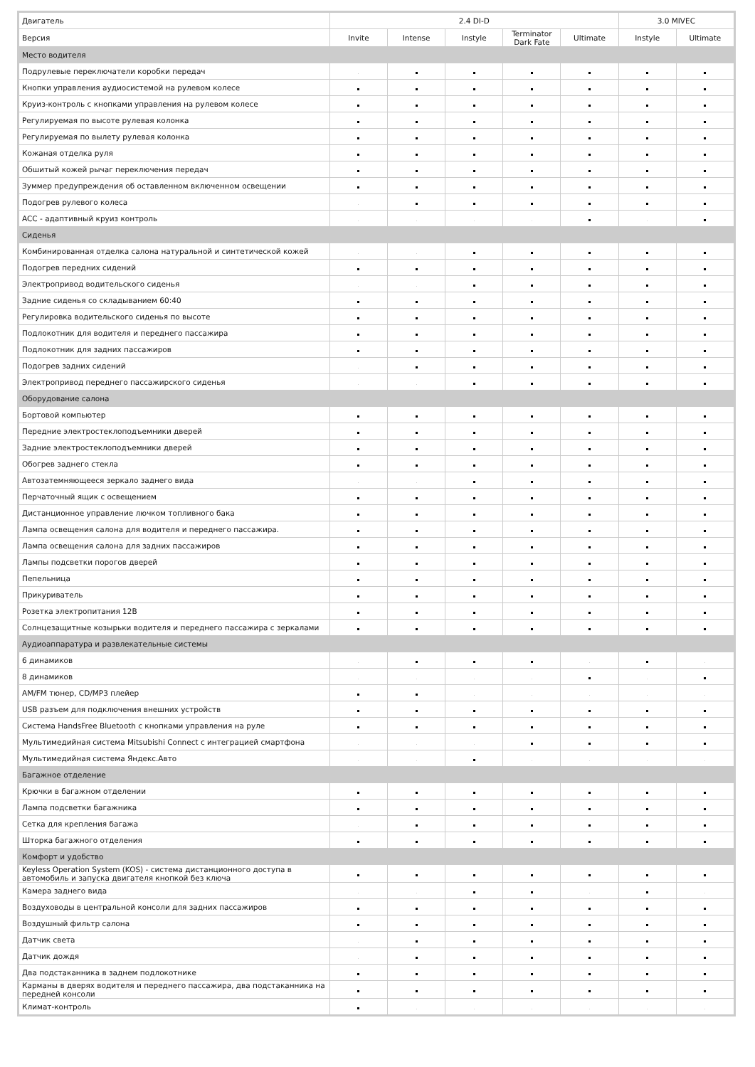| Двигатель | 2.4 DI-D | | | | | 3.0 MIVEC | |
| --- | --- | --- | --- | --- | --- | --- | --- |
| Версия | Invite | Intense | Instyle | Terminator Dark Fate | Ultimate | Instyle | Ultimate |
| Место водителя | | | | | | | |
| Подрулевые переключатели коробки передач | | | | | | | |
| Кнопки управления аудиосистемой на рулевом колесе | | | | | | | |
| Круиз-контроль с кнопками управления на рулевом колесе | | | | | | | |
| Регулируемая по высоте рулевая колонка | | | | | | | |
| Регулируемая по вылету рулевая колонка | | | | | | | |
| Кожаная отделка руля | | | | | | | |
| Обшитый кожей рычаг переключения передач | | | | | | | |
| Зуммер предупреждения об оставленном включенном освещении | | | | | | | |
| Подогрев рулевого колеса | | | | | | | |
| ACC - адаптивный круиз контроль | | | | | | | |
| Сиденья | | | | | | | |
| Комбинированная отделка салона натуральной и синтетической кожей | | | | | | | |
| Подогрев передних сидений | | | | | | | |
| Электропривод водительского сиденья | | | | | | | |
| Задние сиденья со складыванием 60:40 | | | | | | | |
| Регулировка водительского сиденья по высоте | | | | | | | |
| Подлокотник для водителя и переднего пассажира | | | | | | | |
| Подлокотник для задних пассажиров | | | | | | | |
| Подогрев задних сидений | | | | | | | |
| Электропривод переднего пассажирского сиденья | | | | | | | |
| Оборудование салона | | | | | | | |
| Бортовой компьютер | | | | | | | |
| Передние электростеклоподъемники дверей | | | | | | | |
| Задние электростеклоподъемники дверей | | | | | | | |
| Обогрев заднего стекла | | | | | | | |
| Автозатемняющееся зеркало заднего вида | | | | | | | |
| Перчаточный ящик с освещением | | | | | | | |
| Дистанционное управление лючком топливного бака | | | | | | | |
| Лампа освещения салона для водителя и переднего пассажира. | | | | | | | |
| Лампа освещения салона для задних пассажиров | | | | | | | |
| Лампы подсветки порогов дверей | | | | | | | |
| Пепельница | | | | | | | |
| Прикуриватель | | | | | | | |
| Розетка электропитания 12В | | | | | | | |
| Солнцезащитные козырьки водителя и переднего пассажира с зеркалами | | | | | | | |
| Аудиоаппаратура и развлекательные системы | | | | | | | |
| 6 динамиков | | | | | | | |
| 8 динамиков | | | | | | | |
| AM/FM тюнер, CD/MP3 плейер | | | | | | | |
| USB разъем для подключения внешних устройств | | | | | | | |
| Система HandsFree Bluetooth с кнопками управления на руле | | | | | | | |
| Мультимедийная система Mitsubishi Connect с интеграцией смартфона | | | | | | | |
| Мультимедийная система Яндекс.Авто | | | | | | | |
| Багажное отделение | | | | | | | |
| Крючки в багажном отделении | | | | | | | |
| Лампа подсветки багажника | | | | | | | |
| Сетка для крепления багажа | | | | | | | |
| Шторка багажного отделения | | | | | | | |
| Комфорт и удобство | | | | | | | |
| Keyless Operation System (KOS) - система дистанционного доступа в автомобиль и запуска двигателя кнопкой без ключа | | | | | | | |
| Камера заднего вида | | | | | | | |
| Воздуховоды в центральной консоли для задних пассажиров | | | | | | | |
| Воздушный фильтр салона | | | | | | | |
| Датчик света | | | | | | | |
| Датчик дождя | | | | | | | |
| Два подстаканника в заднем подлокотнике | | | | | | | |
| Карманы в дверях водителя и переднего пассажира, два подстаканника на передней консоли | | | | | | | |
| Климат-контроль | | | | | | | |